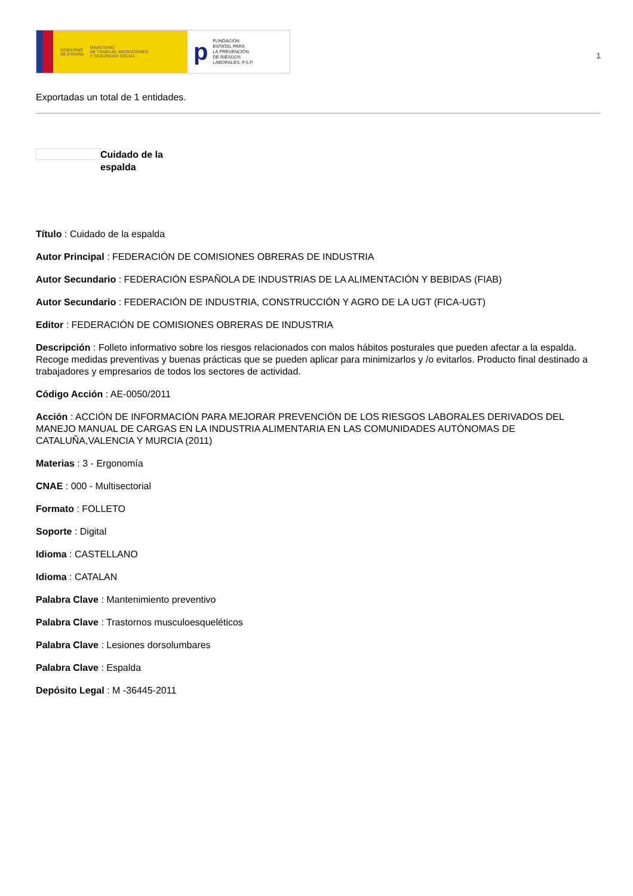GOBIERNO
DE ESPAÑA MINISTERIO
DE TRABAJO, MIGRACIONES
Y SEGURIDAD SOCIAL
p FUNDACIÓN
ESTATAL PARA
LA PREVENCIÓN
DE RIESGOS
LABORALES, F.S.P.
1
Exportadas un total de 1 entidades.
Cuidado de la
espalda
Título : Cuidado de la espalda
Autor Principal : FEDERACIÓN DE COMISIONES OBRERAS DE INDUSTRIA
Autor Secundario : FEDERACIÓN ESPAÑOLA DE INDUSTRIAS DE LA ALIMENTACIÓN Y BEBIDAS (FIAB)
Autor Secundario : FEDERACIÓN DE INDUSTRIA, CONSTRUCCIÓN Y AGRO DE LA UGT (FICA-UGT)
Editor : FEDERACIÓN DE COMISIONES OBRERAS DE INDUSTRIA
Descripción : Folleto informativo sobre los riesgos relacionados con malos hábitos posturales que pueden afectar a la espalda. Recoge medidas preventivas y buenas prácticas que se pueden aplicar para minimizarlos y /o evitarlos. Producto final destinado a trabajadores y empresarios de todos los sectores de actividad.
Código Acción : AE-0050/2011
Acción : ACCIÓN DE INFORMACIÓN PARA MEJORAR PREVENCIÓN DE LOS RIESGOS LABORALES DERIVADOS DEL MANEJO MANUAL DE CARGAS EN LA INDUSTRIA ALIMENTARIA EN LAS COMUNIDADES AUTÓNOMAS DE CATALUÑA,VALENCIA Y MURCIA (2011)
Materias : 3 - Ergonomía
CNAE : 000 - Multisectorial
Formato : FOLLETO
Soporte : Digital
Idioma : CASTELLANO
Idioma : CATALAN
Palabra Clave : Mantenimiento preventivo
Palabra Clave : Trastornos musculoesqueléticos
Palabra Clave : Lesiones dorsolumbares
Palabra Clave : Espalda
Depósito Legal : M -36445-2011